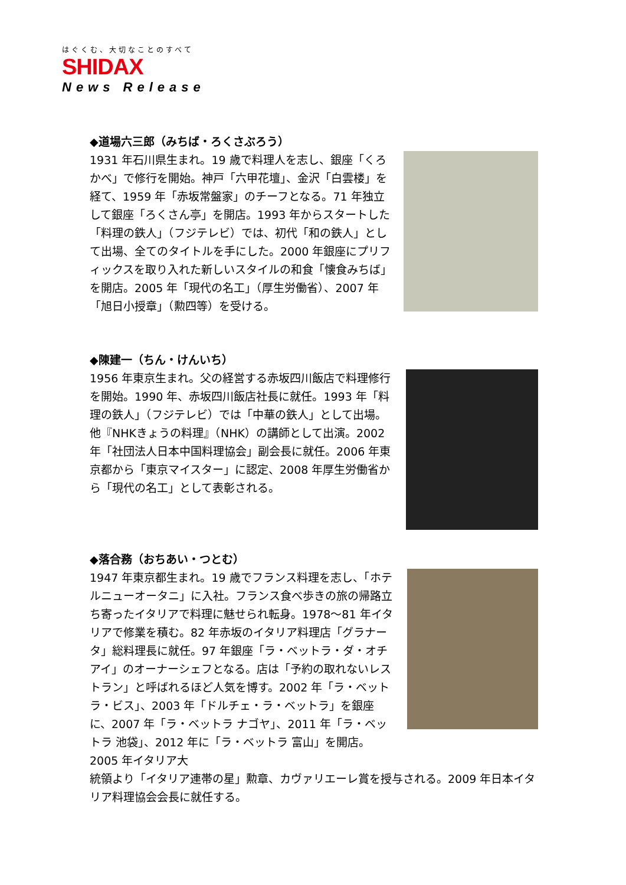はぐくむ、大切なことのすべて
SHIDAX
News Release
◆道場六三郎（みちば・ろくさぶろう）
1931 年石川県生まれ。19 歳で料理人を志し、銀座「くろかべ」で修行を開始。神戸「六甲花壇」、金沢「白雲楼」を経て、1959 年「赤坂常盤家」のチーフとなる。71 年独立して銀座「ろくさん亭」を開店。1993 年からスタートした「料理の鉄人」（フジテレビ）では、初代「和の鉄人」として出場、全てのタイトルを手にした。2000 年銀座にプリフィックスを取り入れた新しいスタイルの和食「懐食みちば」を開店。2005 年「現代の名工」（厚生労働省）、2007 年「旭日小授章」（勲四等）を受ける。
◆陳建一（ちん・けんいち）
1956 年東京生まれ。父の経営する赤坂四川飯店で料理修行を開始。1990 年、赤坂四川飯店社長に就任。1993 年「料理の鉄人」（フジテレビ）では「中華の鉄人」として出場。他『NHKきょうの料理』（NHK）の講師として出演。2002 年「社団法人日本中国料理協会」副会長に就任。2006 年東京都から「東京マイスター」に認定、2008 年厚生労働省から「現代の名工」として表彰される。
◆落合務（おちあい・つとむ）
1947 年東京都生まれ。19 歳でフランス料理を志し、「ホテルニューオータニ」に入社。フランス食べ歩きの旅の帰路立ち寄ったイタリアで料理に魅せられ転身。1978～81 年イタリアで修業を積む。82 年赤坂のイタリア料理店「グラナータ」総料理長に就任。97 年銀座「ラ・ベットラ・ダ・オチアイ」のオーナーシェフとなる。店は「予約の取れないレストラン」と呼ばれるほど人気を博す。2002 年「ラ・ベットラ・ビス」、2003 年「ドルチェ・ラ・ベットラ」を銀座に、2007 年「ラ・ベットラ ナゴヤ」、2011 年「ラ・ベットラ 池袋」、2012 年に「ラ・ベットラ 富山」を開店。2005 年イタリア大
統領より「イタリア連帯の星」勲章、カヴァリエーレ賞を授与される。2009 年日本イタリア料理協会会長に就任する。